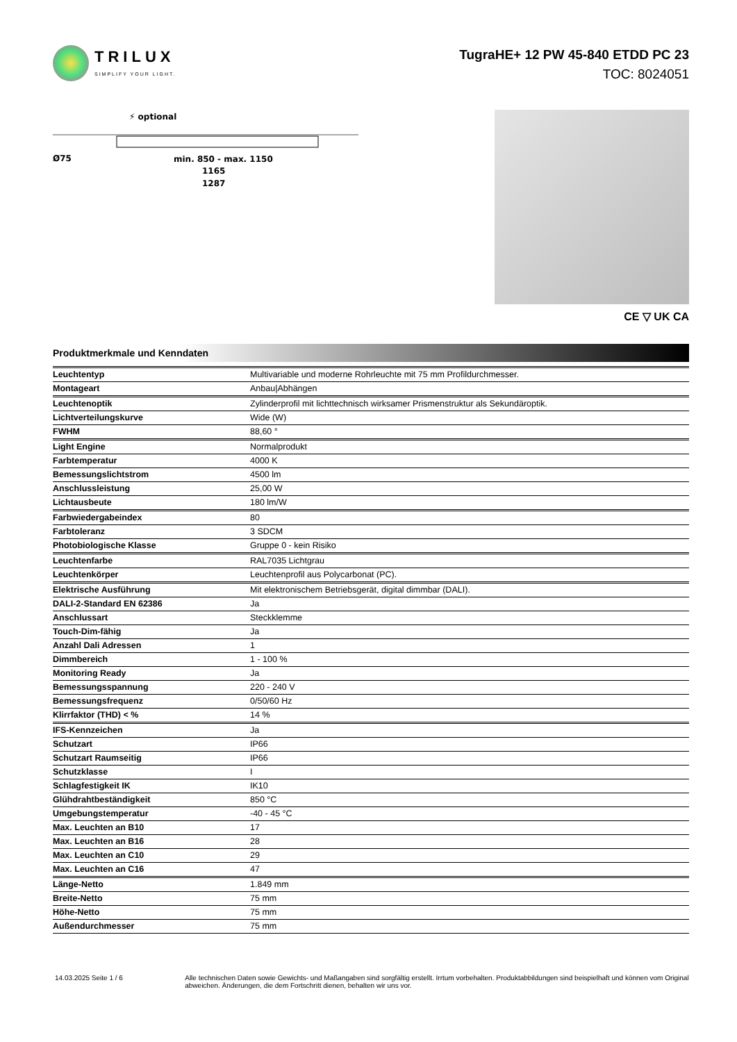TRILUX
SIMPLIFY YOUR LIGHT.
TugraHE+ 12 PW 45-840 ETDD PC 23
TOC: 8024051
⚡ optional
Ø75
min. 850 - max. 1150
1165
1287
CE ▽ UK CA
Produktmerkmale und Kenndaten
| Leuchtentyp | Multivariable und moderne Rohrleuchte mit 75 mm Profildurchmesser. |
| Montageart | Anbau/Abhängen |
| Leuchtenoptik | Zylinderprofil mit lichttechnisch wirksamer Prismenstruktur als Sekundäroptik. |
| Lichtverteilungskurve | Wide (W) |
| FWHM | 88,60 ° |
| Light Engine | Normalprodukt |
| Farbtemperatur | 4000 K |
| Bemessungslichtstrom | 4500 lm |
| Anschlussleistung | 25,00 W |
| Lichtausbeute | 180 lm/W |
| Farbwiedergabeindex | 80 |
| Farbtoleranz | 3 SDCM |
| Photobiologische Klasse | Gruppe 0 - kein Risiko |
| Leuchtenfarbe | RAL7035 Lichtgrau |
| Leuchtenkörper | Leuchtenprofil aus Polycarbonat (PC). |
| Elektrische Ausführung | Mit elektronischem Betriebsgerät, digital dimmbar (DALI). |
| DALI-2-Standard EN 62386 | Ja |
| Anschlussart | Steckklemme |
| Touch-Dim-fähig | Ja |
| Anzahl Dali Adressen | 1 |
| Dimmbereich | 1 - 100 % |
| Monitoring Ready | Ja |
| Bemessungsspannung | 220 - 240 V |
| Bemessungsfrequenz | 0/50/60 Hz |
| Klirrfaktor (THD) < % | 14 % |
| IFS-Kennzeichen | Ja |
| Schutzart | IP66 |
| Schutzart Raumseitig | IP66 |
| Schutzklasse | I |
| Schlagfestigkeit IK | IK10 |
| Glühdrahtbeständigkeit | 850 °C |
| Umgebungstemperatur | -40 - 45 °C |
| Max. Leuchten an B10 | 17 |
| Max. Leuchten an B16 | 28 |
| Max. Leuchten an C10 | 29 |
| Max. Leuchten an C16 | 47 |
| Länge-Netto | 1.849 mm |
| Breite-Netto | 75 mm |
| Höhe-Netto | 75 mm |
| Außendurchmesser | 75 mm |
14.03.2025 Seite 1 / 6 Alle technischen Daten sowie Gewichts- und Maßangaben sind sorgfältig erstellt. Irrtum vorbehalten. Produktabbildungen sind beispielhaft und können vom Original abweichen. Änderungen, die dem Fortschritt dienen, behalten wir uns vor.